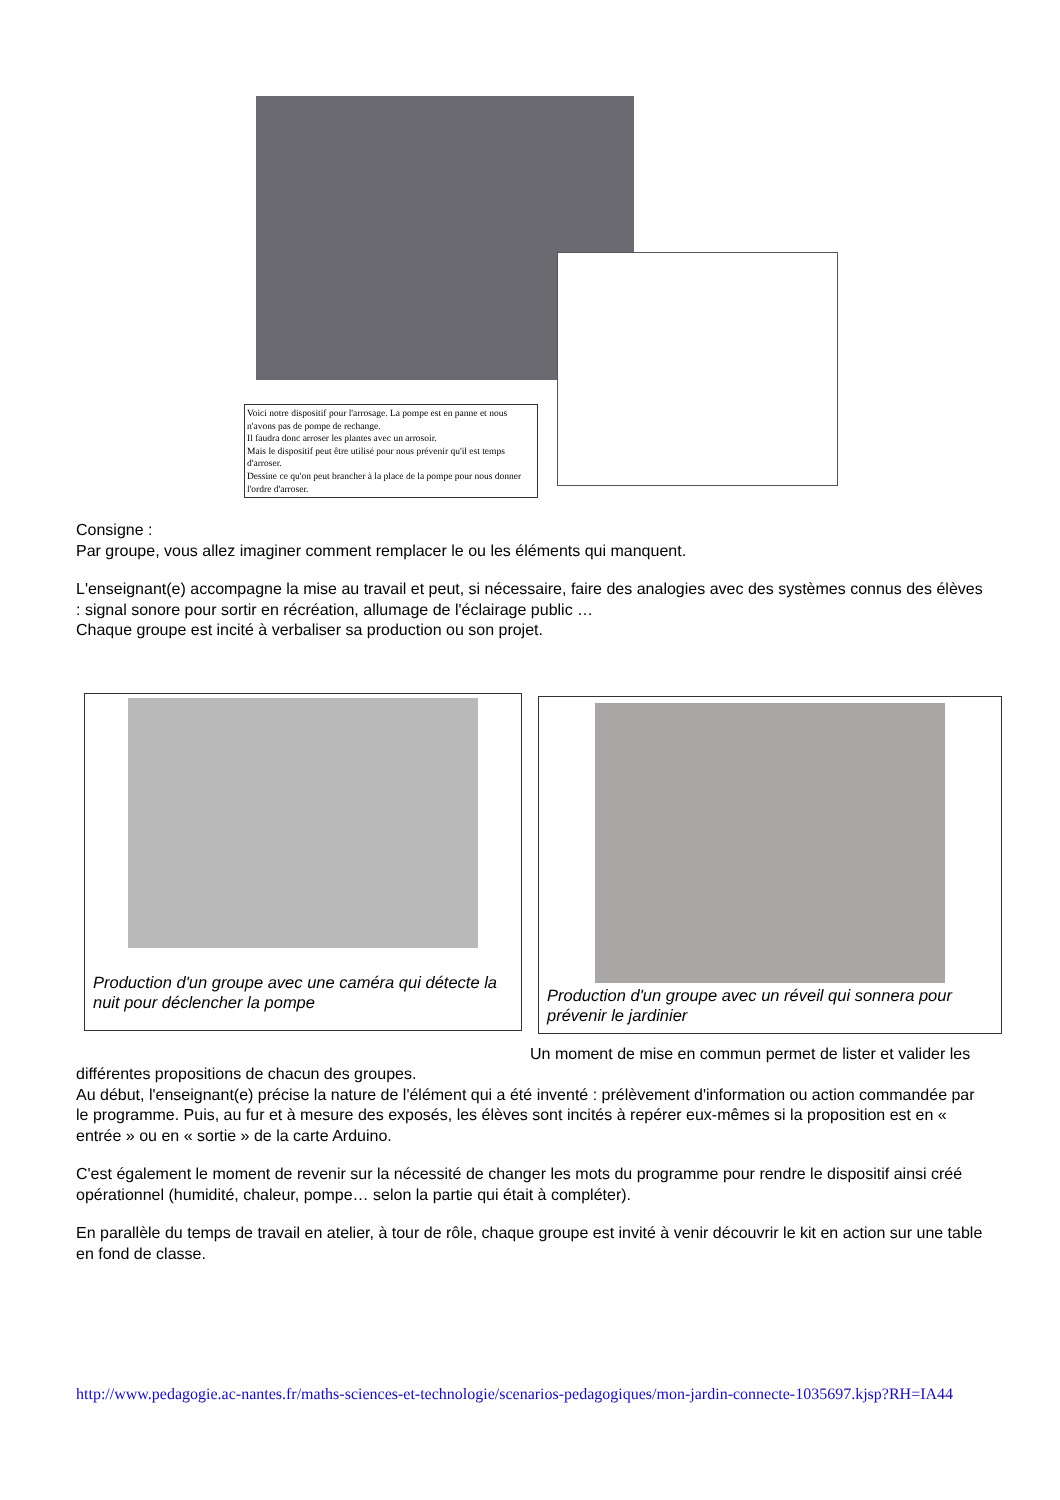Voici notre dispositif pour l'arrosage. La pompe est en panne et nous n'avons pas de pompe de rechange.
Il faudra donc arroser les plantes avec un arrosoir.
Mais le dispositif peut être utilisé pour nous prévenir qu'il est temps d'arroser.
Dessine ce qu'on peut brancher à la place de la pompe pour nous donner l'ordre d'arroser.
Consigne :
Par groupe, vous allez imaginer comment remplacer le ou les éléments qui manquent.
L'enseignant(e) accompagne la mise au travail et peut, si nécessaire, faire des analogies avec des systèmes connus des élèves : signal sonore pour sortir en récréation, allumage de l'éclairage public …
Chaque groupe est incité à verbaliser sa production ou son projet.
Production d'un groupe avec une caméra qui détecte la nuit pour déclencher la pompe
Production d'un groupe avec un réveil qui sonnera pour prévenir le jardinier
Un moment de mise en commun permet de lister et valider les différentes propositions de chacun des groupes.
Au début, l'enseignant(e) précise la nature de l'élément qui a été inventé : prélèvement d'information ou action commandée par le programme. Puis, au fur et à mesure des exposés, les élèves sont incités à repérer eux-mêmes si la proposition est en « entrée » ou en « sortie » de la carte Arduino.
C'est également le moment de revenir sur la nécessité de changer les mots du programme pour rendre le dispositif ainsi créé opérationnel (humidité, chaleur, pompe… selon la partie qui était à compléter).
En parallèle du temps de travail en atelier, à tour de rôle, chaque groupe est invité à venir découvrir le kit en action sur une table en fond de classe.
http://www.pedagogie.ac-nantes.fr/maths-sciences-et-technologie/scenarios-pedagogiques/mon-jardin-connecte-1035697.kjsp?RH=IA44